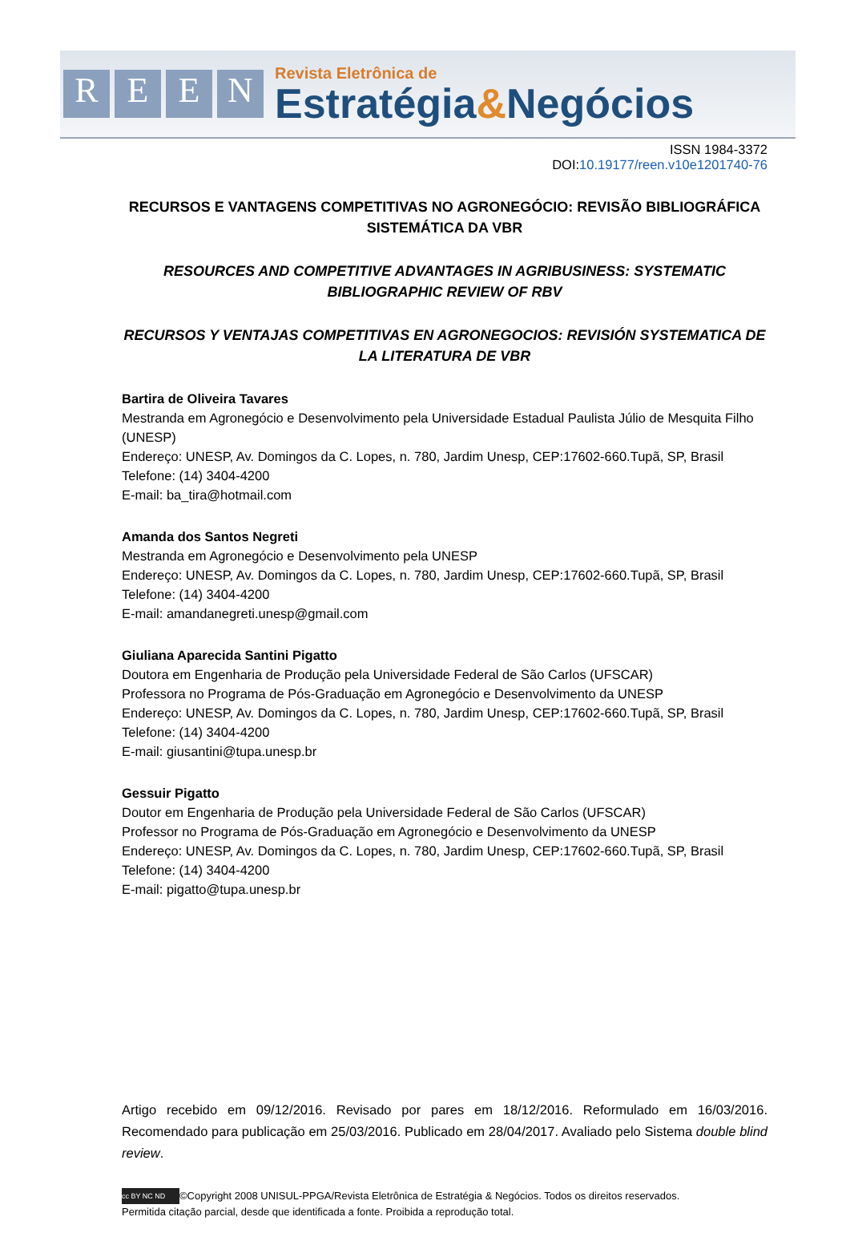REEN
Revista Eletrônica de
Estratégia&Negócios
ISSN 1984-3372
DOI:10.19177/reen.v10e1201740-76
RECURSOS E VANTAGENS COMPETITIVAS NO AGRONEGÓCIO: REVISÃO BIBLIOGRÁFICA SISTEMÁTICA DA VBR
RESOURCES AND COMPETITIVE ADVANTAGES IN AGRIBUSINESS: SYSTEMATIC BIBLIOGRAPHIC REVIEW OF RBV
RECURSOS Y VENTAJAS COMPETITIVAS EN AGRONEGOCIOS: REVISIÓN SYSTEMATICA DE LA LITERATURA DE VBR
Bartira de Oliveira Tavares
Mestranda em Agronegócio e Desenvolvimento pela Universidade Estadual Paulista Júlio de Mesquita Filho (UNESP)
Endereço: UNESP, Av. Domingos da C. Lopes, n. 780, Jardim Unesp, CEP:17602-660.Tupã, SP, Brasil
Telefone: (14) 3404-4200
E-mail: ba_tira@hotmail.com
Amanda dos Santos Negreti
Mestranda em Agronegócio e Desenvolvimento pela UNESP
Endereço: UNESP, Av. Domingos da C. Lopes, n. 780, Jardim Unesp, CEP:17602-660.Tupã, SP, Brasil
Telefone: (14) 3404-4200
E-mail: amandanegreti.unesp@gmail.com
Giuliana Aparecida Santini Pigatto
Doutora em Engenharia de Produção pela Universidade Federal de São Carlos (UFSCAR)
Professora no Programa de Pós-Graduação em Agronegócio e Desenvolvimento da UNESP
Endereço: UNESP, Av. Domingos da C. Lopes, n. 780, Jardim Unesp, CEP:17602-660.Tupã, SP, Brasil
Telefone: (14) 3404-4200
E-mail: giusantini@tupa.unesp.br
Gessuir Pigatto
Doutor em Engenharia de Produção pela Universidade Federal de São Carlos (UFSCAR)
Professor no Programa de Pós-Graduação em Agronegócio e Desenvolvimento da UNESP
Endereço: UNESP, Av. Domingos da C. Lopes, n. 780, Jardim Unesp, CEP:17602-660.Tupã, SP, Brasil
Telefone: (14) 3404-4200
E-mail: pigatto@tupa.unesp.br
Artigo recebido em 09/12/2016. Revisado por pares em 18/12/2016. Reformulado em 16/03/2016. Recomendado para publicação em 25/03/2016. Publicado em 28/04/2017. Avaliado pelo Sistema double blind review.
cc BY NC ND ©Copyright 2008 UNISUL-PPGA/Revista Eletrônica de Estratégia & Negócios. Todos os direitos reservados.
Permitida citação parcial, desde que identificada a fonte. Proibida a reprodução total.